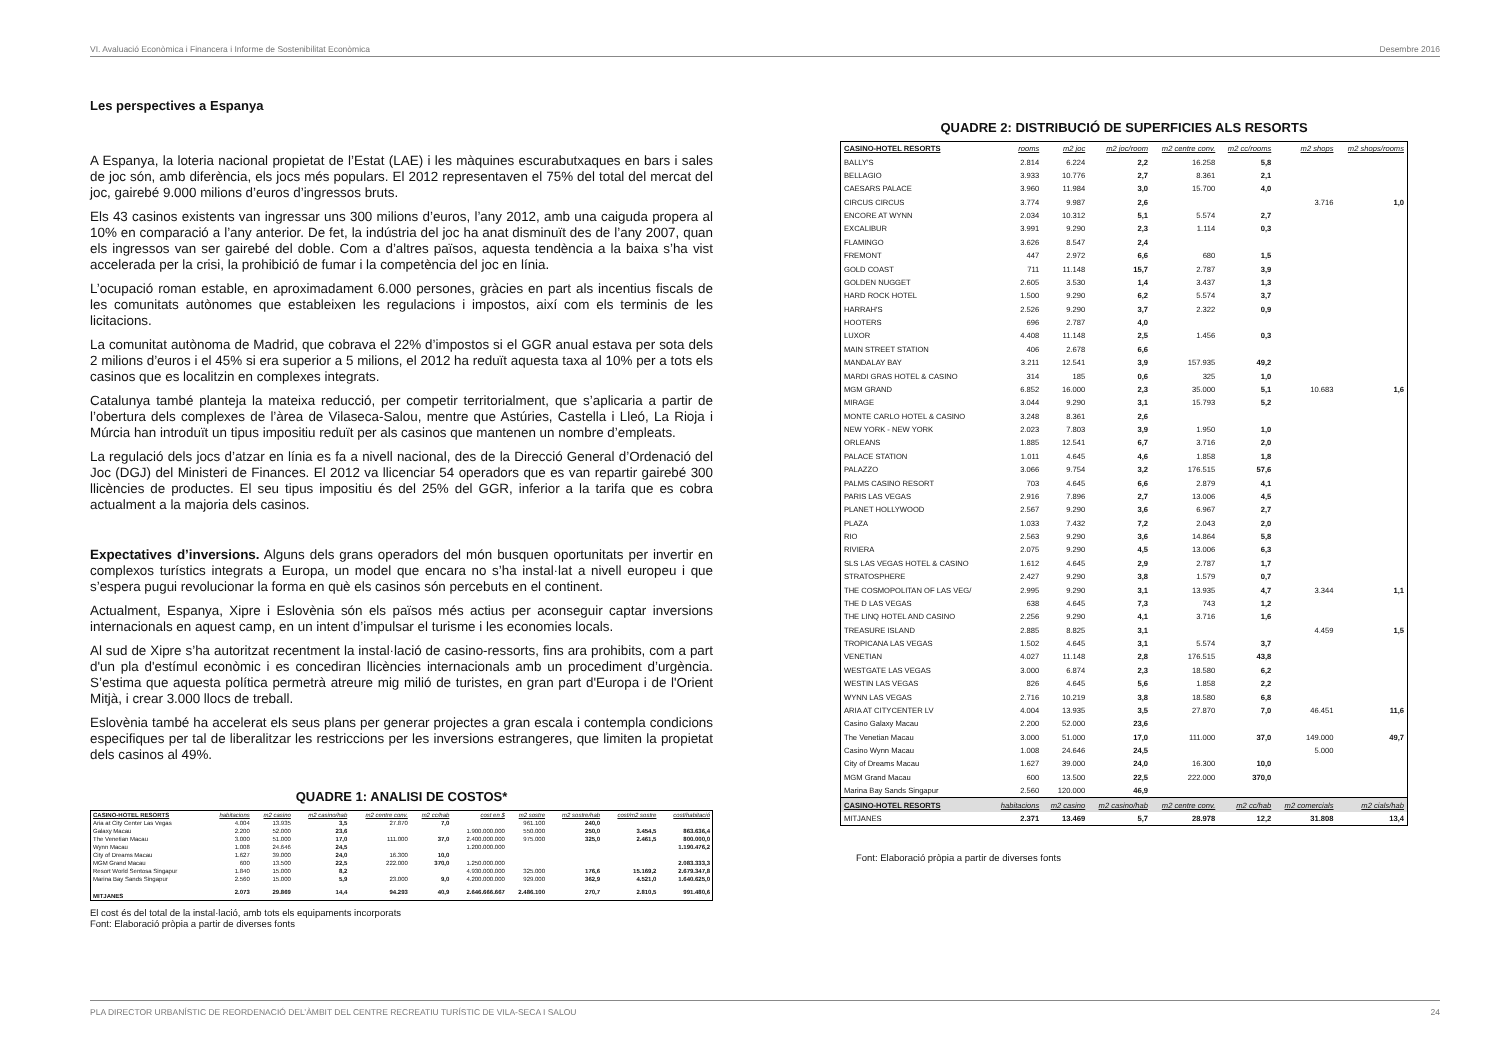VI. Avaluació Econòmica i Financera i Informe de Sostenibilitat Econòmica Desembre 2016
Les perspectives a Espanya
A Espanya, la loteria nacional propietat de l’Estat (LAE) i les màquines escurabutxaques en bars i sales de joc són, amb diferència, els jocs més populars. El 2012 representaven el 75% del total del mercat del joc, gairebé 9.000 milions d’euros d’ingressos bruts.
Els 43 casinos existents van ingressar uns 300 milions d’euros, l’any 2012, amb una caiguda propera al 10% en comparació a l’any anterior. De fet, la indústria del joc ha anat disminuït des de l’any 2007, quan els ingressos van ser gairebé del doble. Com a d’altres països, aquesta tendència a la baixa s’ha vist accelerada per la crisi, la prohibició de fumar i la competència del joc en línia.
L’ocupació roman estable, en aproximadament 6.000 persones, gràcies en part als incentius fiscals de les comunitats autònomes que estableixen les regulacions i impostos, així com els terminis de les licitacions.
La comunitat autònoma de Madrid, que cobrava el 22% d’impostos si el GGR anual estava per sota dels 2 milions d’euros i el 45% si era superior a 5 milions, el 2012 ha reduït aquesta taxa al 10% per a tots els casinos que es localitzin en complexes integrats.
Catalunya també planteja la mateixa reducció, per competir territorialment, que s’aplicaria a partir de l’obertura dels complexes de l’àrea de Vilaseca-Salou, mentre que Astúries, Castella i Lleó, La Rioja i Múrcia han introduït un tipus impositiu reduït per als casinos que mantenen un nombre d’empleats.
La regulació dels jocs d’atzar en línia es fa a nivell nacional, des de la Direcció General d’Ordenació del Joc (DGJ) del Ministeri de Finances. El 2012 va llicenciar 54 operadors que es van repartir gairebé 300 llicències de productes. El seu tipus impositiu és del 25% del GGR, inferior a la tarifa que es cobra actualment a la majoria dels casinos.
Expectatives d’inversions. Alguns dels grans operadors del món busquen oportunitats per invertir en complexos turístics integrats a Europa, un model que encara no s’ha instal·lat a nivell europeu i que s’espera pugui revolucionar la forma en què els casinos són percebuts en el continent.
Actualment, Espanya, Xipre i Eslovènia són els països més actius per aconseguir captar inversions internacionals en aquest camp, en un intent d’impulsar el turisme i les economies locals.
Al sud de Xipre s’ha autoritzat recentment la instal·lació de casino-ressorts, fins ara prohibits, com a part d'un pla d'estímul econòmic i es concediran llicències internacionals amb un procediment d’urgència. S’estima que aquesta política permetrà atreure mig milió de turistes, en gran part d'Europa i de l'Orient Mitjà, i crear 3.000 llocs de treball.
Eslovènia també ha accelerat els seus plans per generar projectes a gran escala i contempla condicions especifiques per tal de liberalitzar les restriccions per les inversions estrangeres, que limiten la propietat dels casinos al 49%.
QUADRE 1: ANALISI DE COSTOS*
| CASINO-HOTEL RESORTS | habitacions | m2 casino | m2 casino/hab | m2 centre conv. | m2 cc/hab | cost en $ | m2 sostre | m2 sostre/hab | cost/m2 sostre | cost/habitació |
| --- | --- | --- | --- | --- | --- | --- | --- | --- | --- | --- |
| Aria at City Center Las Vegas | 4.004 | 13.935 | 3,5 | 27.870 | 7,0 | | 961.100 | 240,0 | | |
| Galaxy Macau | 2.200 | 52.000 | 23,6 | | | 1.900.000.000 | 550.000 | 250,0 | 3.454,5 | 863.636,4 |
| The Venetian Macau | 3.000 | 51.000 | 17,0 | 111.000 | 37,0 | 2.400.000.000 | 975.000 | 325,0 | 2.461,5 | 800.000,0 |
| Wynn Macau | 1.008 | 24.646 | 24,5 | | | 1.200.000.000 | | | | 1.190.476,2 |
| City of Dreams Macau | 1.627 | 39.000 | 24,0 | 16.300 | 10,0 | | | | | |
| MGM Grand Macau | 600 | 13.500 | 22,5 | 222.000 | 370,0 | 1.250.000.000 | | | | 2.083.333,3 |
| Resort World Sentosa Singapur | 1.840 | 15.000 | 8,2 | | | 4.930.000.000 | 325.000 | 176,6 | 15.169,2 | 2.679.347,8 |
| Marina Bay Sands Singapur | 2.560 | 15.000 | 5,9 | 23.000 | 9,0 | 4.200.000.000 | 929.000 | 362,9 | 4.521,0 | 1.640.625,0 |
| MITJANES | 2.073 | 29.869 | 14,4 | 94.293 | 40,9 | 2.646.666.667 | 2.486.100 | 270,7 | 2.810,5 | 991.480,6 |
El cost és del total de la instal·lació, amb tots els equipaments incorporats
Font: Elaboració pròpia a partir de diverses fonts
QUADRE 2: DISTRIBUCIÓ DE SUPERFICIES ALS RESORTS
| CASINO-HOTEL RESORTS | rooms | m2 joc | m2 joc/room | m2 centre conv. | m2 cc/rooms | m2 shops | m2 shops/rooms |
| --- | --- | --- | --- | --- | --- | --- | --- |
| BALLY'S | 2.814 | 6.224 | 2,2 | 16.258 | 5,8 | | |
| BELLAGIO | 3.933 | 10.776 | 2,7 | 8.361 | 2,1 | | |
| CAESARS PALACE | 3.960 | 11.984 | 3,0 | 15.700 | 4,0 | | |
| CIRCUS CIRCUS | 3.774 | 9.987 | 2,6 | | | 3.716 | 1,0 |
| ENCORE AT WYNN | 2.034 | 10.312 | 5,1 | 5.574 | 2,7 | | |
| EXCALIBUR | 3.991 | 9.290 | 2,3 | 1.114 | 0,3 | | |
| FLAMINGO | 3.626 | 8.547 | 2,4 | | | | |
| FREMONT | 447 | 2.972 | 6,6 | 680 | 1,5 | | |
| GOLD COAST | 711 | 11.148 | 15,7 | 2.787 | 3,9 | | |
| GOLDEN NUGGET | 2.605 | 3.530 | 1,4 | 3.437 | 1,3 | | |
| HARD ROCK HOTEL | 1.500 | 9.290 | 6,2 | 5.574 | 3,7 | | |
| HARRAH'S | 2.526 | 9.290 | 3,7 | 2.322 | 0,9 | | |
| HOOTERS | 696 | 2.787 | 4,0 | | | | |
| LUXOR | 4.408 | 11.148 | 2,5 | 1.456 | 0,3 | | |
| MAIN STREET STATION | 406 | 2.678 | 6,6 | | | | |
| MANDALAY BAY | 3.211 | 12.541 | 3,9 | 157.935 | 49,2 | | |
| MARDI GRAS HOTEL & CASINO | 314 | 185 | 0,6 | 325 | 1,0 | | |
| MGM GRAND | 6.852 | 16.000 | 2,3 | 35.000 | 5,1 | 10.683 | 1,6 |
| MIRAGE | 3.044 | 9.290 | 3,1 | 15.793 | 5,2 | | |
| MONTE CARLO HOTEL & CASINO | 3.248 | 8.361 | 2,6 | | | | |
| NEW YORK - NEW YORK | 2.023 | 7.803 | 3,9 | 1.950 | 1,0 | | |
| ORLEANS | 1.885 | 12.541 | 6,7 | 3.716 | 2,0 | | |
| PALACE STATION | 1.011 | 4.645 | 4,6 | 1.858 | 1,8 | | |
| PALAZZO | 3.066 | 9.754 | 3,2 | 176.515 | 57,6 | | |
| PALMS CASINO RESORT | 703 | 4.645 | 6,6 | 2.879 | 4,1 | | |
| PARIS LAS VEGAS | 2.916 | 7.896 | 2,7 | 13.006 | 4,5 | | |
| PLANET HOLLYWOOD | 2.567 | 9.290 | 3,6 | 6.967 | 2,7 | | |
| PLAZA | 1.033 | 7.432 | 7,2 | 2.043 | 2,0 | | |
| RIO | 2.563 | 9.290 | 3,6 | 14.864 | 5,8 | | |
| RIVIERA | 2.075 | 9.290 | 4,5 | 13.006 | 6,3 | | |
| SLS LAS VEGAS HOTEL & CASINO | 1.612 | 4.645 | 2,9 | 2.787 | 1,7 | | |
| STRATOSPHERE | 2.427 | 9.290 | 3,8 | 1.579 | 0,7 | | |
| THE COSMOPOLITAN OF LAS VEG/ | 2.995 | 9.290 | 3,1 | 13.935 | 4,7 | 3.344 | 1,1 |
| THE D LAS VEGAS | 638 | 4.645 | 7,3 | 743 | 1,2 | | |
| THE LINQ HOTEL AND CASINO | 2.256 | 9.290 | 4,1 | 3.716 | 1,6 | | |
| TREASURE ISLAND | 2.885 | 8.825 | 3,1 | | | 4.459 | 1,5 |
| TROPICANA LAS VEGAS | 1.502 | 4.645 | 3,1 | 5.574 | 3,7 | | |
| VENETIAN | 4.027 | 11.148 | 2,8 | 176.515 | 43,8 | | |
| WESTGATE LAS VEGAS | 3.000 | 6.874 | 2,3 | 18.580 | 6,2 | | |
| WESTIN LAS VEGAS | 826 | 4.645 | 5,6 | 1.858 | 2,2 | | |
| WYNN LAS VEGAS | 2.716 | 10.219 | 3,8 | 18.580 | 6,8 | | |
| ARIA AT CITYCENTER LV | 4.004 | 13.935 | 3,5 | 27.870 | 7,0 | 46.451 | 11,6 |
| Casino Galaxy Macau | 2.200 | 52.000 | 23,6 | | | | |
| The Venetian Macau | 3.000 | 51.000 | 17,0 | 111.000 | 37,0 | 149.000 | 49,7 |
| Casino Wynn Macau | 1.008 | 24.646 | 24,5 | | | 5.000 | |
| City of Dreams Macau | 1.627 | 39.000 | 24,0 | 16.300 | 10,0 | | |
| MGM Grand Macau | 600 | 13.500 | 22,5 | 222.000 | 370,0 | | |
| Marina Bay Sands Singapur | 2.560 | 120.000 | 46,9 | | | | |
| CASINO-HOTEL RESORTS | habitacions | m2 casino | m2 casino/hab | m2 centre conv. | m2 cc/hab | m2 comercials | m2 cials/hab |
| MITJANES | 2.371 | 13.469 | 5,7 | 28.978 | 12,2 | 31.808 | 13,4 |
Font: Elaboració pròpia a partir de diverses fonts
PLA DIRECTOR URBANÍSTIC DE REORDENACIÓ DEL’ÀMBIT DEL CENTRE RECREATIU TURÍSTIC DE VILA-SECA I SALOU 24